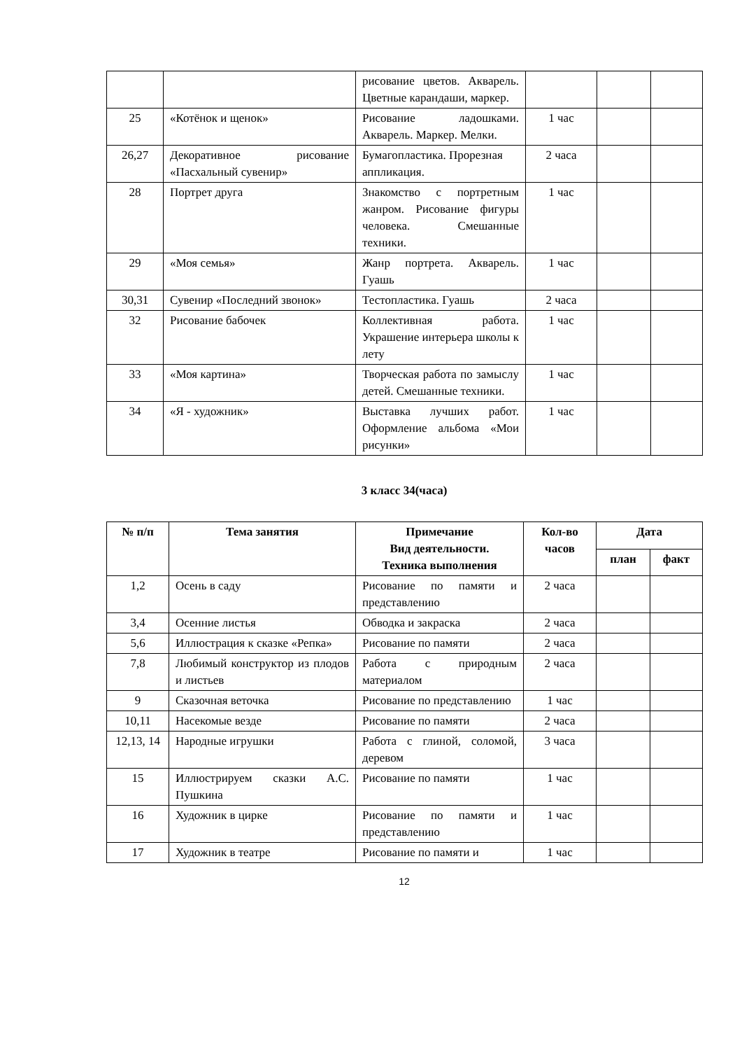| | | рисование цветов. Акварель. Цветные карандаши, маркер. | | | |
| 25 | «Котёнок и щенок» | Рисование ладошками. Акварель. Маркер. Мелки. | 1 час | | |
| 26,27 | Декоративное рисование «Пасхальный сувенир» | Бумагопластика. Прорезная аппликация. | 2 часа | | |
| 28 | Портрет друга | Знакомство с портретным жанром. Рисование фигуры человека. Смешанные техники. | 1 час | | |
| 29 | «Моя семья» | Жанр портрета. Акварель. Гуашь | 1 час | | |
| 30,31 | Сувенир «Последний звонок» | Тестопластика. Гуашь | 2 часа | | |
| 32 | Рисование бабочек | Коллективная работа. Украшение интерьера школы к лету | 1 час | | |
| 33 | «Моя картина» | Творческая работа по замыслу детей. Смешанные техники. | 1 час | | |
| 34 | «Я - художник» | Выставка лучших работ. Оформление альбома «Мои рисунки» | 1 час | | |
3 класс 34(часа)
| № п/п | Тема занятия | Примечание Вид деятельности. Техника выполнения | Кол-во часов | Дата | |
| --- | --- | --- | --- | --- | --- |
| | | | | план | факт |
| 1,2 | Осень в саду | Рисование по памяти и представлению | 2 часа | | |
| 3,4 | Осенние листья | Обводка и закраска | 2 часа | | |
| 5,6 | Иллюстрация к сказке «Репка» | Рисование по памяти | 2 часа | | |
| 7,8 | Любимый конструктор из плодов и листьев | Работа с природным материалом | 2 часа | | |
| 9 | Сказочная веточка | Рисование по представлению | 1 час | | |
| 10,11 | Насекомые везде | Рисование по памяти | 2 часа | | |
| 12,13, 14 | Народные игрушки | Работа с глиной, соломой, деревом | 3 часа | | |
| 15 | Иллюстрируем сказки А.С. Пушкина | Рисование по памяти | 1 час | | |
| 16 | Художник в цирке | Рисование по памяти и представлению | 1 час | | |
| 17 | Художник в театре | Рисование по памяти и | 1 час | | |
12